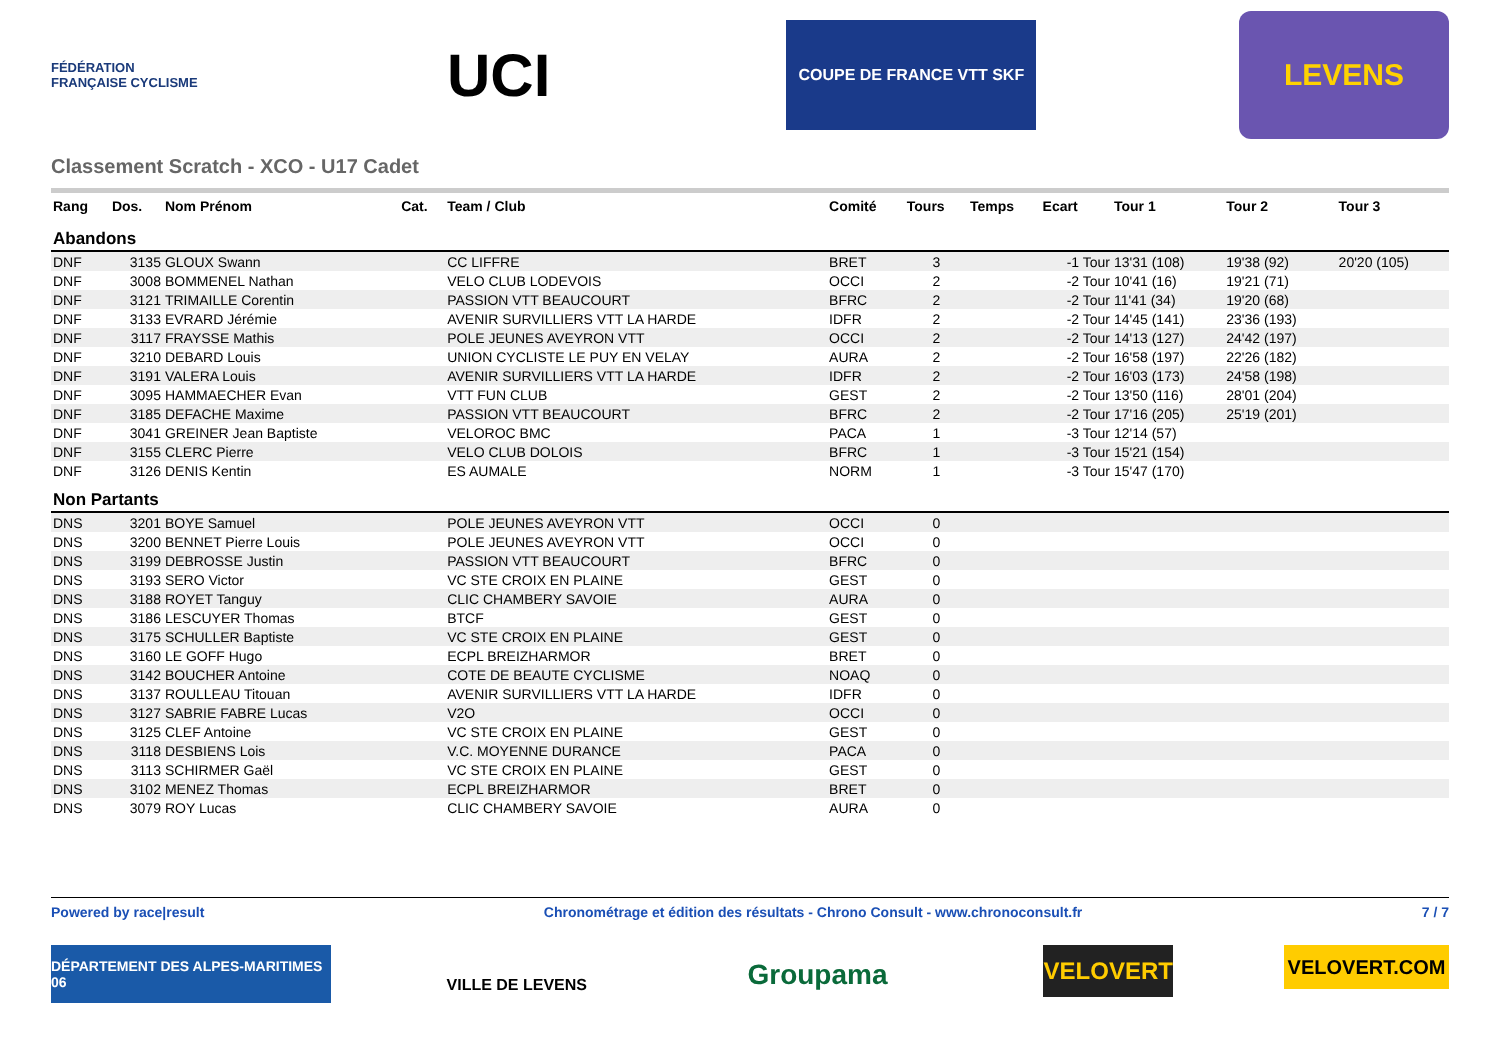FÉDÉRATION FRANÇAISE CYCLISME
UCI
COUPE DE FRANCE VTT SKF
LEVENS
Classement Scratch - XCO - U17 Cadet
| Rang | Dos. | Nom Prénom | Cat. | Team / Club | Comité | Tours | Temps | Ecart | Tour 1 | Tour 2 | Tour 3 |
| --- | --- | --- | --- | --- | --- | --- | --- | --- | --- | --- | --- |
| Abandons | | | | | | | | | | | |
| DNF | 3135 | GLOUX Swann | | CC LIFFRE | BRET | 3 | | -1 Tour | 13'31 (108) | 19'38 (92) | 20'20 (105) |
| DNF | 3008 | BOMMENEL Nathan | | VELO CLUB LODEVOIS | OCCI | 2 | | -2 Tour | 10'41 (16) | 19'21 (71) | |
| DNF | 3121 | TRIMAILLE Corentin | | PASSION VTT BEAUCOURT | BFRC | 2 | | -2 Tour | 11'41 (34) | 19'20 (68) | |
| DNF | 3133 | EVRARD Jérémie | | AVENIR SURVILLIERS VTT LA HARDE | IDFR | 2 | | -2 Tour | 14'45 (141) | 23'36 (193) | |
| DNF | 3117 | FRAYSSE Mathis | | POLE JEUNES AVEYRON VTT | OCCI | 2 | | -2 Tour | 14'13 (127) | 24'42 (197) | |
| DNF | 3210 | DEBARD Louis | | UNION CYCLISTE LE PUY EN VELAY | AURA | 2 | | -2 Tour | 16'58 (197) | 22'26 (182) | |
| DNF | 3191 | VALERA Louis | | AVENIR SURVILLIERS VTT LA HARDE | IDFR | 2 | | -2 Tour | 16'03 (173) | 24'58 (198) | |
| DNF | 3095 | HAMMAECHER Evan | | VTT FUN CLUB | GEST | 2 | | -2 Tour | 13'50 (116) | 28'01 (204) | |
| DNF | 3185 | DEFACHE Maxime | | PASSION VTT BEAUCOURT | BFRC | 2 | | -2 Tour | 17'16 (205) | 25'19 (201) | |
| DNF | 3041 | GREINER Jean Baptiste | | VELOROC BMC | PACA | 1 | | -3 Tour | 12'14 (57) | | |
| DNF | 3155 | CLERC Pierre | | VELO CLUB DOLOIS | BFRC | 1 | | -3 Tour | 15'21 (154) | | |
| DNF | 3126 | DENIS Kentin | | ES AUMALE | NORM | 1 | | -3 Tour | 15'47 (170) | | |
| Non Partants | | | | | | | | | | | |
| DNS | 3201 | BOYE Samuel | | POLE JEUNES AVEYRON VTT | OCCI | 0 | | | | | |
| DNS | 3200 | BENNET Pierre Louis | | POLE JEUNES AVEYRON VTT | OCCI | 0 | | | | | |
| DNS | 3199 | DEBROSSE Justin | | PASSION VTT BEAUCOURT | BFRC | 0 | | | | | |
| DNS | 3193 | SERO Victor | | VC STE CROIX EN PLAINE | GEST | 0 | | | | | |
| DNS | 3188 | ROYET Tanguy | | CLIC CHAMBERY SAVOIE | AURA | 0 | | | | | |
| DNS | 3186 | LESCUYER Thomas | | BTCF | GEST | 0 | | | | | |
| DNS | 3175 | SCHULLER Baptiste | | VC STE CROIX EN PLAINE | GEST | 0 | | | | | |
| DNS | 3160 | LE GOFF Hugo | | ECPL BREIZHARMOR | BRET | 0 | | | | | |
| DNS | 3142 | BOUCHER Antoine | | COTE DE BEAUTE CYCLISME | NOAQ | 0 | | | | | |
| DNS | 3137 | ROULLEAU Titouan | | AVENIR SURVILLIERS VTT LA HARDE | IDFR | 0 | | | | | |
| DNS | 3127 | SABRIE FABRE Lucas | | V2O | OCCI | 0 | | | | | |
| DNS | 3125 | CLEF Antoine | | VC STE CROIX EN PLAINE | GEST | 0 | | | | | |
| DNS | 3118 | DESBIENS Lois | | V.C. MOYENNE DURANCE | PACA | 0 | | | | | |
| DNS | 3113 | SCHIRMER Gaël | | VC STE CROIX EN PLAINE | GEST | 0 | | | | | |
| DNS | 3102 | MENEZ Thomas | | ECPL BREIZHARMOR | BRET | 0 | | | | | |
| DNS | 3079 | ROY Lucas | | CLIC CHAMBERY SAVOIE | AURA | 0 | | | | | |
Powered by race|result Chronométrage et édition des résultats - Chrono Consult - www.chronoconsult.fr 7 / 7
DÉPARTEMENT DES ALPES-MARITIMES 06
VILLE DE LEVENS
Groupama
VELOVERT
VELOVERT.COM